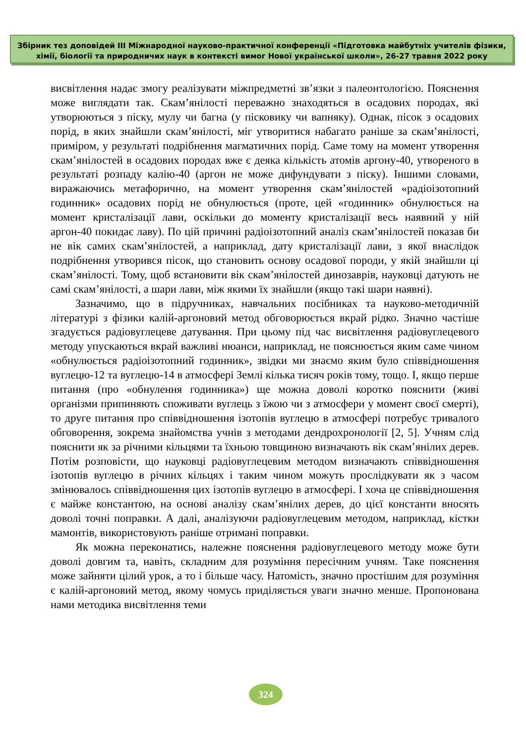Збірник тез доповідей ІІІ Міжнародної науково-практичної конференції «Підготовка майбутніх учителів фізики, хімії, біології та природничих наук в контексті вимог Нової української школи», 26-27 травня 2022 року
висвітлення надає змогу реалізувати міжпредметні зв’язки з палеонтологією. Пояснення може виглядати так. Скам’янілості переважно знаходяться в осадових породах, які утворюються з піску, мулу чи багна (у пісковику чи вапняку). Однак, пісок з осадових порід, в яких знайшли скам’янілості, міг утворитися набагато раніше за скам’янілості, приміром, у результаті подрібнення магматичних порід. Саме тому на момент утворення скам’янілостей в осадових породах вже є деяка кількість атомів аргону-40, утвореного в результаті розпаду калію-40 (аргон не може дифундувати з піску). Іншими словами, виражаючись метафорично, на момент утворення скам’янілостей «радіоізотопний годинник» осадових порід не обнулюється (проте, цей «годинник» обнулюється на момент кристалізації лави, оскільки до моменту кристалізації весь наявний у ній аргон-40 покидає лаву). По цій причині радіоізотопний аналіз скам’янілостей показав би не вік самих скам’янілостей, а наприклад, дату кристалізації лави, з якої внаслідок подрібнення утворився пісок, що становить основу осадової породи, у якій знайшли ці скам’янілості. Тому, щоб встановити вік скам’янілостей динозаврів, науковці датують не самі скам’янілості, а шари лави, між якими їх знайшли (якщо такі шари наявні).
Зазначимо, що в підручниках, навчальних посібниках та науково-методичній літературі з фізики калій-аргоновий метод обговорюється вкрай рідко. Значно частіше згадується радіовуглецеве датування. При цьому під час висвітлення радіовуглецевого методу упускаються вкрай важливі нюанси, наприклад, не пояснюється яким саме чином «обнулюється радіоізотопний годинник», звідки ми знаємо яким було співвідношення вуглецю-12 та вуглецю-14 в атмосфері Землі кілька тисяч років тому, тощо. І, якщо перше питання (про «обнулення годинника») ще можна доволі коротко пояснити (живі організми припиняють споживати вуглець з їжою чи з атмосфери у момент своєї смерті), то друге питання про співвідношення ізотопів вуглецю в атмосфері потребує тривалого обговорення, зокрема знайомства учнів з методами дендрохронології [2, 5]. Учням слід пояснити як за річними кільцями та їхньою товщиною визначають вік скам’янілих дерев. Потім розповісти, що науковці радіовуглецевим методом визначають співвідношення ізотопів вуглецю в річних кільцях і таким чином можуть прослідкувати як з часом змінювалось співвідношення цих ізотопів вуглецю в атмосфері. І хоча це співвідношення є майже константою, на основі аналізу скам’янілих дерев, до цієї константи вносять доволі точні поправки. А далі, аналізуючи радіовуглецевим методом, наприклад, кістки мамонтів, використовують раніше отримані поправки.
Як можна переконатись, належне пояснення радіовуглецевого методу може бути доволі довгим та, навіть, складним для розуміння пересічним учням. Таке пояснення може зайняти цілий урок, а то і більше часу. Натомість, значно простішим для розуміння є калій-аргоновий метод, якому чомусь приділяється уваги значно менше. Пропонована нами методика висвітлення теми
324